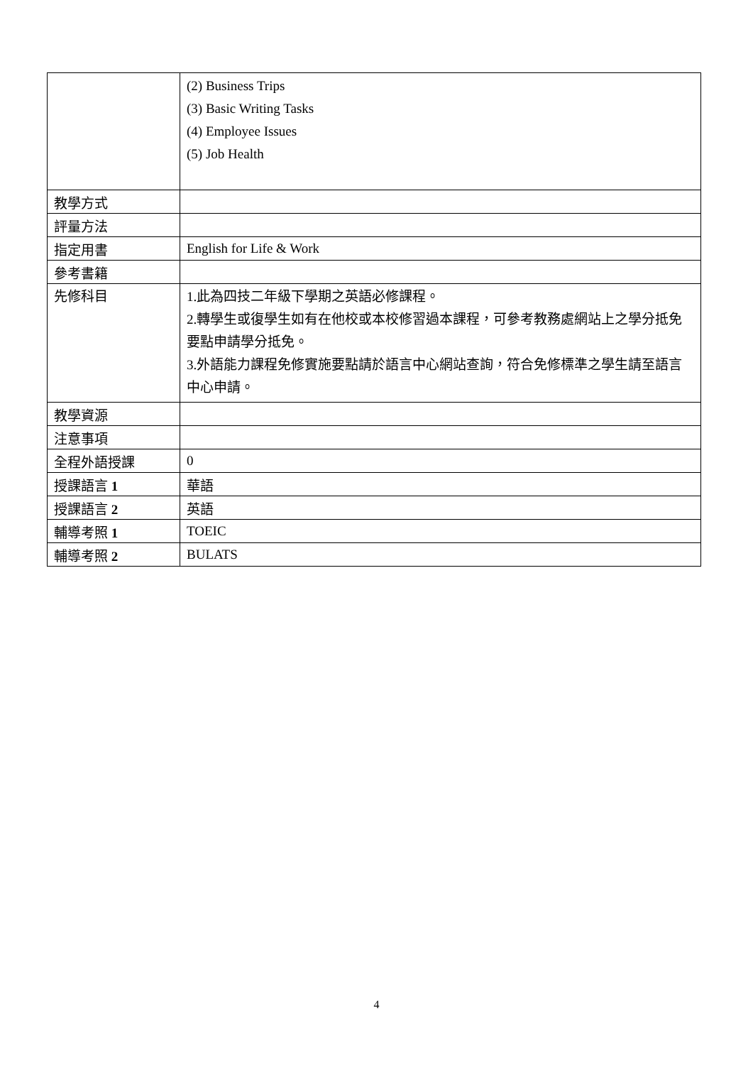| | (2) Business Trips (3) Basic Writing Tasks (4) Employee Issues (5) Job Health |
| 教學方式 | |
| 評量方法 | |
| 指定用書 | English for Life & Work |
| 參考書籍 | |
| 先修科目 | 1.此為四技二年級下學期之英語必修課程。 2.轉學生或復學生如有在他校或本校修習過本課程，可參考教務處網站上之學分抵免要點申請學分抵免。 3.外語能力課程免修實施要點請於語言中心網站查詢，符合免修標準之學生請至語言中心申請。 |
| 教學資源 | |
| 注意事項 | |
| 全程外語授課 | 0 |
| 授課語言 1 | 華語 |
| 授課語言 2 | 英語 |
| 輔導考照 1 | TOEIC |
| 輔導考照 2 | BULATS |
4